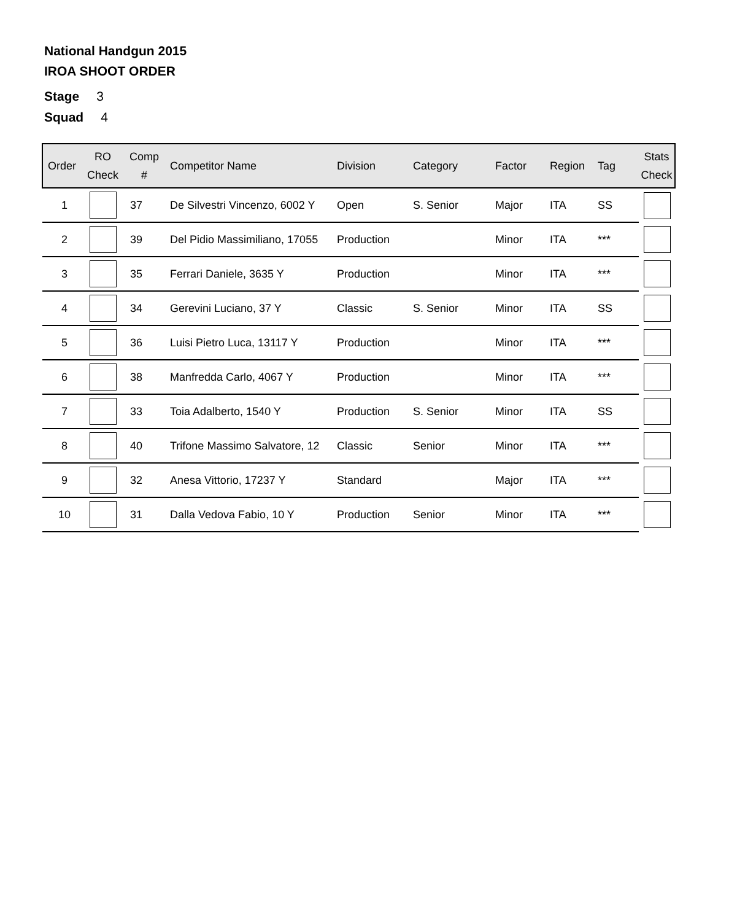National Handgun 2015
IROA SHOOT ORDER
Stage 3
Squad 4
| Order | RO Check | Comp # | Competitor Name | Division | Category | Factor | Region | Tag | Stats Check |
| --- | --- | --- | --- | --- | --- | --- | --- | --- | --- |
| 1 | | 37 | De Silvestri Vincenzo, 6002 Y | Open | S. Senior | Major | ITA | SS | |
| 2 | | 39 | Del Pidio Massimiliano, 17055 | Production | | Minor | ITA | *** | |
| 3 | | 35 | Ferrari Daniele, 3635 Y | Production | | Minor | ITA | *** | |
| 4 | | 34 | Gerevini Luciano, 37 Y | Classic | S. Senior | Minor | ITA | SS | |
| 5 | | 36 | Luisi Pietro Luca, 13117 Y | Production | | Minor | ITA | *** | |
| 6 | | 38 | Manfredda Carlo, 4067 Y | Production | | Minor | ITA | *** | |
| 7 | | 33 | Toia Adalberto, 1540 Y | Production | S. Senior | Minor | ITA | SS | |
| 8 | | 40 | Trifone Massimo Salvatore, 12 | Classic | Senior | Minor | ITA | *** | |
| 9 | | 32 | Anesa Vittorio, 17237 Y | Standard | | Major | ITA | *** | |
| 10 | | 31 | Dalla Vedova Fabio, 10 Y | Production | Senior | Minor | ITA | *** | |